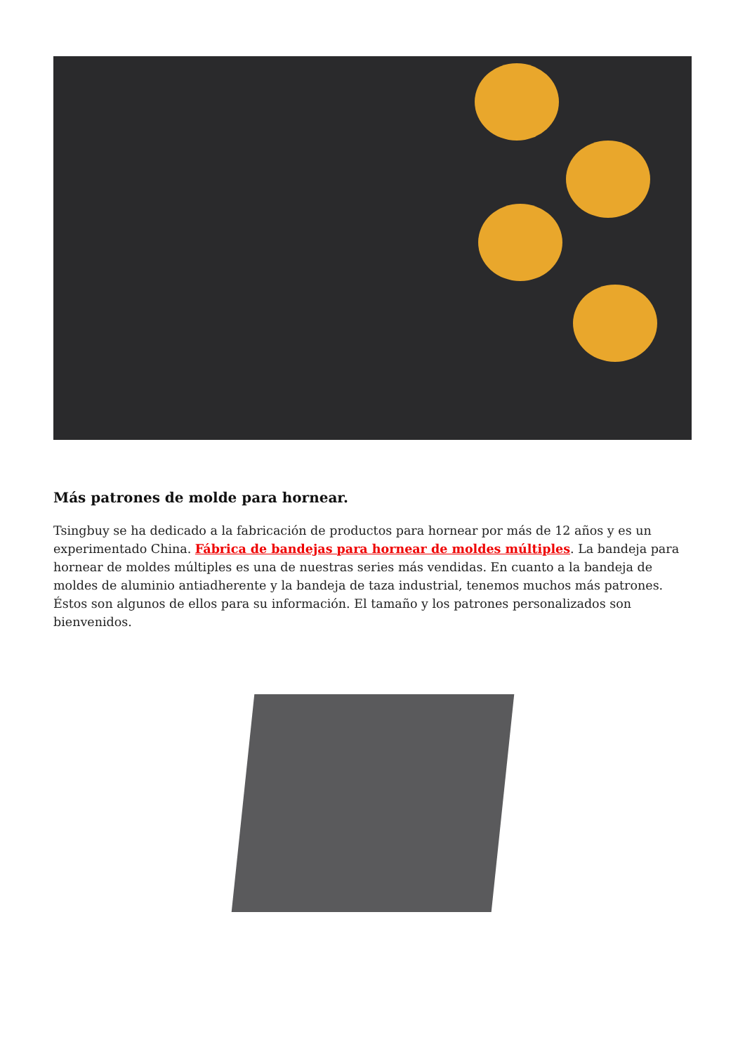Más patrones de molde para hornear.
Tsingbuy se ha dedicado a la fabricación de productos para hornear por más de 12 años y es un experimentado China. Fábrica de bandejas para hornear de moldes múltiples. La bandeja para hornear de moldes múltiples es una de nuestras series más vendidas. En cuanto a la bandeja de moldes de aluminio antiadherente y la bandeja de taza industrial, tenemos muchos más patrones. Éstos son algunos de ellos para su información. El tamaño y los patrones personalizados son bienvenidos.